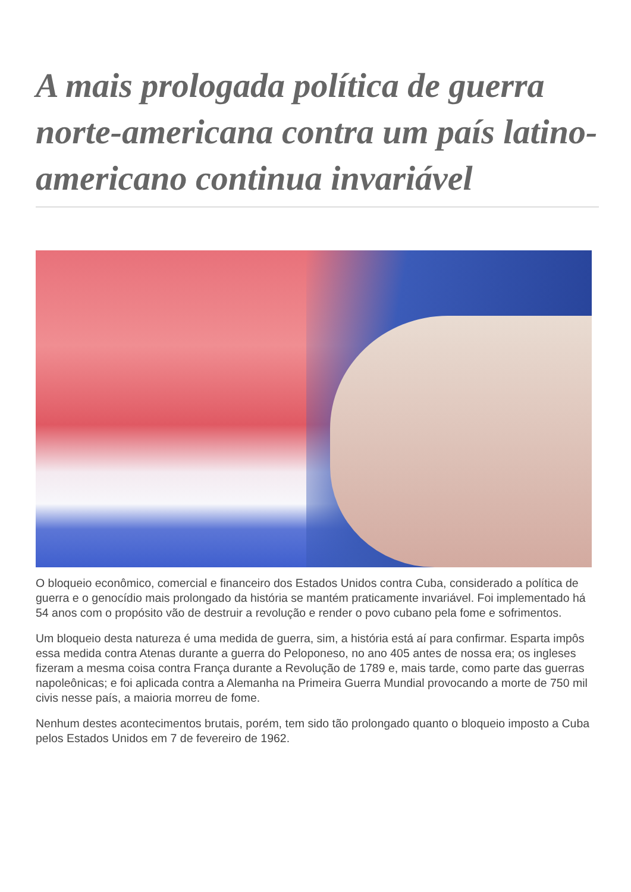A mais prologada política de guerra norte-americana contra um país latino-americano continua invariável
O bloqueio econômico, comercial e financeiro dos Estados Unidos contra Cuba, considerado a política de guerra e o genocídio mais prolongado da história se mantém praticamente invariável. Foi implementado há 54 anos com o propósito vão de destruir a revolução e render o povo cubano pela fome e sofrimentos.
Um bloqueio desta natureza é uma medida de guerra, sim, a história está aí para confirmar. Esparta impôs essa medida contra Atenas durante a guerra do Peloponeso, no ano 405 antes de nossa era; os ingleses fizeram a mesma coisa contra França durante a Revolução de 1789 e, mais tarde, como parte das guerras napoleônicas; e foi aplicada contra a Alemanha na Primeira Guerra Mundial provocando a morte de 750 mil civis nesse país, a maioria morreu de fome.
Nenhum destes acontecimentos brutais, porém, tem sido tão prolongado quanto o bloqueio imposto a Cuba pelos Estados Unidos em 7 de fevereiro de 1962.